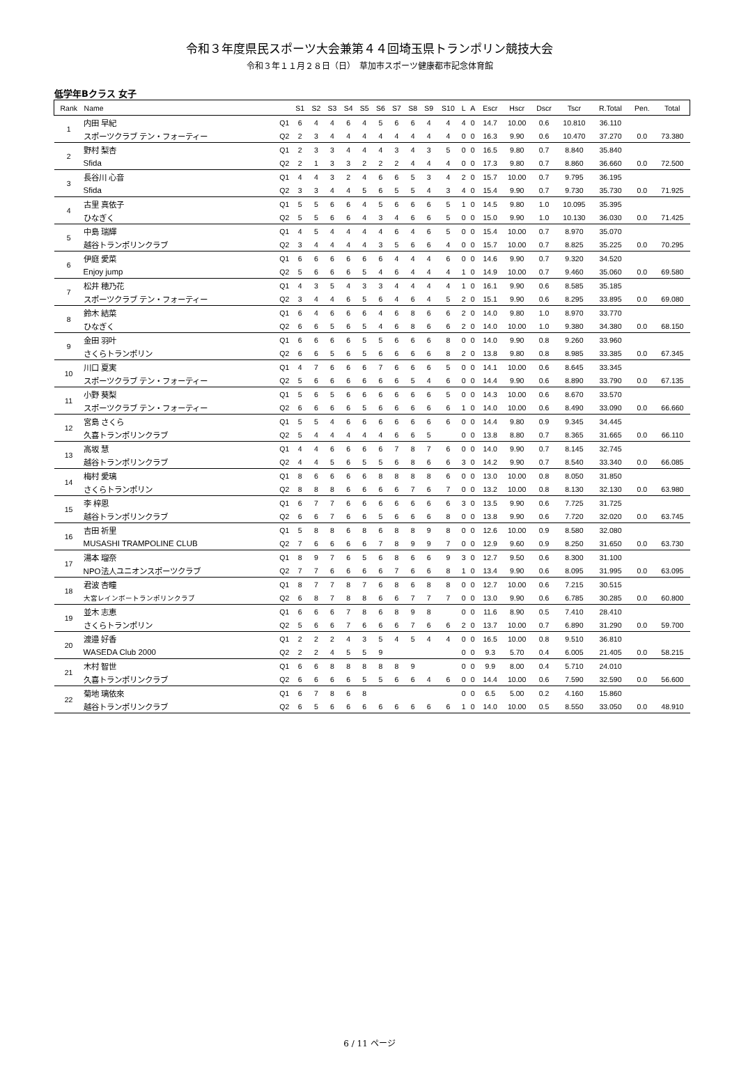令和３年度県民スポーツ大会兼第４４回埼玉県トランポリン競技大会
令和３年１１月２８日（日）　草加市スポーツ健康都市記念体育館
低学年Bクラス 女子
| Rank | Name | | S1 | S2 | S3 | S4 | S5 | S6 | S7 | S8 | S9 | S10 | L | A | Escr | Hscr | Dscr | Tscr | R.Total | Pen. | Total |
| --- | --- | --- | --- | --- | --- | --- | --- | --- | --- | --- | --- | --- | --- | --- | --- | --- | --- | --- | --- | --- | --- |
| 1 | 内田 早紀 | Q1 | 6 | 4 | 4 | 6 | 4 | 5 | 6 | 6 | 4 | 4 | 4 | 0 | 14.7 | 10.00 | 0.6 | 10.810 | 36.110 | | |
| | スポーツクラブ テン・フォーティー | Q2 | 2 | 3 | 4 | 4 | 4 | 4 | 4 | 4 | 4 | 4 | 0 | 0 | 16.3 | 9.90 | 0.6 | 10.470 | 37.270 | 0.0 | 73.380 |
| 2 | 野村 梨杏 | Q1 | 2 | 3 | 3 | 4 | 4 | 4 | 3 | 4 | 3 | 5 | 0 | 0 | 16.5 | 9.80 | 0.7 | 8.840 | 35.840 | | |
| | Sfida | Q2 | 2 | 1 | 3 | 3 | 2 | 2 | 2 | 4 | 4 | 4 | 0 | 0 | 17.3 | 9.80 | 0.7 | 8.860 | 36.660 | 0.0 | 72.500 |
| 3 | 長谷川 心音 | Q1 | 4 | 4 | 3 | 2 | 4 | 6 | 6 | 5 | 3 | 4 | 2 | 0 | 15.7 | 10.00 | 0.7 | 9.795 | 36.195 | | |
| | Sfida | Q2 | 3 | 3 | 4 | 4 | 5 | 6 | 5 | 5 | 4 | 3 | 4 | 0 | 15.4 | 9.90 | 0.7 | 9.730 | 35.730 | 0.0 | 71.925 |
| 4 | 古里 真依子 | Q1 | 5 | 5 | 6 | 6 | 4 | 5 | 6 | 6 | 6 | 5 | 1 | 0 | 14.5 | 9.80 | 1.0 | 10.095 | 35.395 | | |
| | ひなぎく | Q2 | 5 | 5 | 6 | 6 | 4 | 3 | 4 | 6 | 6 | 5 | 0 | 0 | 15.0 | 9.90 | 1.0 | 10.130 | 36.030 | 0.0 | 71.425 |
| 5 | 中島 瑞輝 | Q1 | 4 | 5 | 4 | 4 | 4 | 4 | 6 | 4 | 6 | 5 | 0 | 0 | 15.4 | 10.00 | 0.7 | 8.970 | 35.070 | | |
| | 越谷トランポリンクラブ | Q2 | 3 | 4 | 4 | 4 | 4 | 3 | 5 | 6 | 6 | 4 | 0 | 0 | 15.7 | 10.00 | 0.7 | 8.825 | 35.225 | 0.0 | 70.295 |
| 6 | 伊庭 愛菜 | Q1 | 6 | 6 | 6 | 6 | 6 | 6 | 4 | 4 | 4 | 6 | 0 | 0 | 14.6 | 9.90 | 0.7 | 9.320 | 34.520 | | |
| | Enjoy jump | Q2 | 5 | 6 | 6 | 6 | 5 | 4 | 6 | 4 | 4 | 4 | 1 | 0 | 14.9 | 10.00 | 0.7 | 9.460 | 35.060 | 0.0 | 69.580 |
| 7 | 松井 穂乃花 | Q1 | 4 | 3 | 5 | 4 | 3 | 3 | 4 | 4 | 4 | 4 | 1 | 0 | 16.1 | 9.90 | 0.6 | 8.585 | 35.185 | | |
| | スポーツクラブ テン・フォーティー | Q2 | 3 | 4 | 4 | 6 | 5 | 6 | 4 | 6 | 4 | 5 | 2 | 0 | 15.1 | 9.90 | 0.6 | 8.295 | 33.895 | 0.0 | 69.080 |
| 8 | 鈴木 結菜 | Q1 | 6 | 4 | 6 | 6 | 6 | 4 | 6 | 8 | 6 | 6 | 2 | 0 | 14.0 | 9.80 | 1.0 | 8.970 | 33.770 | | |
| | ひなぎく | Q2 | 6 | 6 | 5 | 6 | 5 | 4 | 6 | 8 | 6 | 6 | 2 | 0 | 14.0 | 10.00 | 1.0 | 9.380 | 34.380 | 0.0 | 68.150 |
| 9 | 金田 羽叶 | Q1 | 6 | 6 | 6 | 6 | 5 | 5 | 6 | 6 | 6 | 8 | 0 | 0 | 14.0 | 9.90 | 0.8 | 9.260 | 33.960 | | |
| | さくらトランポリン | Q2 | 6 | 6 | 5 | 6 | 5 | 6 | 6 | 6 | 6 | 8 | 2 | 0 | 13.8 | 9.80 | 0.8 | 8.985 | 33.385 | 0.0 | 67.345 |
| 10 | 川口 夏実 | Q1 | 4 | 7 | 6 | 6 | 6 | 7 | 6 | 6 | 6 | 5 | 0 | 0 | 14.1 | 10.00 | 0.6 | 8.645 | 33.345 | | |
| | スポーツクラブ テン・フォーティー | Q2 | 5 | 6 | 6 | 6 | 6 | 6 | 6 | 5 | 4 | 6 | 0 | 0 | 14.4 | 9.90 | 0.6 | 8.890 | 33.790 | 0.0 | 67.135 |
| 11 | 小野 葵梨 | Q1 | 5 | 6 | 5 | 6 | 6 | 6 | 6 | 6 | 6 | 5 | 0 | 0 | 14.3 | 10.00 | 0.6 | 8.670 | 33.570 | | |
| | スポーツクラブ テン・フォーティー | Q2 | 6 | 6 | 6 | 6 | 5 | 6 | 6 | 6 | 6 | 6 | 1 | 0 | 14.0 | 10.00 | 0.6 | 8.490 | 33.090 | 0.0 | 66.660 |
| 12 | 宮島 さくら | Q1 | 5 | 5 | 4 | 6 | 6 | 6 | 6 | 6 | 6 | 6 | 0 | 0 | 14.4 | 9.80 | 0.9 | 9.345 | 34.445 | | |
| | 久喜トランポリンクラブ | Q2 | 5 | 4 | 4 | 4 | 4 | 4 | 6 | 6 | 5 | | 0 | 0 | 13.8 | 8.80 | 0.7 | 8.365 | 31.665 | 0.0 | 66.110 |
| 13 | 高坂 慧 | Q1 | 4 | 4 | 6 | 6 | 6 | 6 | 7 | 8 | 7 | 6 | 0 | 0 | 14.0 | 9.90 | 0.7 | 8.145 | 32.745 | | |
| | 越谷トランポリンクラブ | Q2 | 4 | 4 | 5 | 6 | 5 | 5 | 6 | 8 | 6 | 6 | 3 | 0 | 14.2 | 9.90 | 0.7 | 8.540 | 33.340 | 0.0 | 66.085 |
| 14 | 梅村 愛璃 | Q1 | 8 | 6 | 6 | 6 | 6 | 8 | 8 | 8 | 8 | 6 | 0 | 0 | 13.0 | 10.00 | 0.8 | 8.050 | 31.850 | | |
| | さくらトランポリン | Q2 | 8 | 8 | 8 | 6 | 6 | 6 | 6 | 7 | 6 | 7 | 0 | 0 | 13.2 | 10.00 | 0.8 | 8.130 | 32.130 | 0.0 | 63.980 |
| 15 | 李 梓恩 | Q1 | 6 | 7 | 7 | 6 | 6 | 6 | 6 | 6 | 6 | 6 | 3 | 0 | 13.5 | 9.90 | 0.6 | 7.725 | 31.725 | | |
| | 越谷トランポリンクラブ | Q2 | 6 | 6 | 7 | 6 | 6 | 5 | 6 | 6 | 6 | 8 | 0 | 0 | 13.8 | 9.90 | 0.6 | 7.720 | 32.020 | 0.0 | 63.745 |
| 16 | 吉田 祈里 | Q1 | 5 | 8 | 8 | 6 | 8 | 6 | 8 | 8 | 9 | 8 | 0 | 0 | 12.6 | 10.00 | 0.9 | 8.580 | 32.080 | | |
| | MUSASHI TRAMPOLINE CLUB | Q2 | 7 | 6 | 6 | 6 | 6 | 7 | 8 | 9 | 9 | 7 | 0 | 0 | 12.9 | 9.60 | 0.9 | 8.250 | 31.650 | 0.0 | 63.730 |
| 17 | 湯本 瑠奈 | Q1 | 8 | 9 | 7 | 6 | 5 | 6 | 8 | 6 | 6 | 9 | 3 | 0 | 12.7 | 9.50 | 0.6 | 8.300 | 31.100 | | |
| | NPO法人ユニオンスポーツクラブ | Q2 | 7 | 7 | 6 | 6 | 6 | 6 | 7 | 6 | 6 | 8 | 1 | 0 | 13.4 | 9.90 | 0.6 | 8.095 | 31.995 | 0.0 | 63.095 |
| 18 | 君波 杏瞳 | Q1 | 8 | 7 | 7 | 8 | 7 | 6 | 8 | 6 | 8 | 8 | 0 | 0 | 12.7 | 10.00 | 0.6 | 7.215 | 30.515 | | |
| | 大宮レインボートランポリンクラブ | Q2 | 6 | 8 | 7 | 8 | 8 | 6 | 6 | 7 | 7 | 7 | 0 | 0 | 13.0 | 9.90 | 0.6 | 6.785 | 30.285 | 0.0 | 60.800 |
| 19 | 並木 志恵 | Q1 | 6 | 6 | 6 | 7 | 8 | 6 | 8 | 9 | 8 | | 0 | 0 | 11.6 | 8.90 | 0.5 | 7.410 | 28.410 | | |
| | さくらトランポリン | Q2 | 5 | 6 | 6 | 7 | 6 | 6 | 6 | 7 | 6 | 6 | 2 | 0 | 13.7 | 10.00 | 0.7 | 6.890 | 31.290 | 0.0 | 59.700 |
| 20 | 渡邉 好香 | Q1 | 2 | 2 | 2 | 4 | 3 | 5 | 4 | 5 | 4 | 4 | 0 | 0 | 16.5 | 10.00 | 0.8 | 9.510 | 36.810 | | |
| | WASEDA Club 2000 | Q2 | 2 | 2 | 4 | 5 | 5 | 9 | | | | | 0 | 0 | 9.3 | 5.70 | 0.4 | 6.005 | 21.405 | 0.0 | 58.215 |
| 21 | 木村 智世 | Q1 | 6 | 6 | 8 | 8 | 8 | 8 | 8 | 9 | | | 0 | 0 | 9.9 | 8.00 | 0.4 | 5.710 | 24.010 | | |
| | 久喜トランポリンクラブ | Q2 | 6 | 6 | 6 | 6 | 5 | 5 | 6 | 6 | 4 | 6 | 0 | 0 | 14.4 | 10.00 | 0.6 | 7.590 | 32.590 | 0.0 | 56.600 |
| 22 | 菊地 璃依來 | Q1 | 6 | 7 | 8 | 6 | 8 | | | | | | 0 | 0 | 6.5 | 5.00 | 0.2 | 4.160 | 15.860 | | |
| | 越谷トランポリンクラブ | Q2 | 6 | 5 | 6 | 6 | 6 | 6 | 6 | 6 | 6 | 6 | 1 | 0 | 14.0 | 10.00 | 0.5 | 8.550 | 33.050 | 0.0 | 48.910 |
6 / 11 ページ